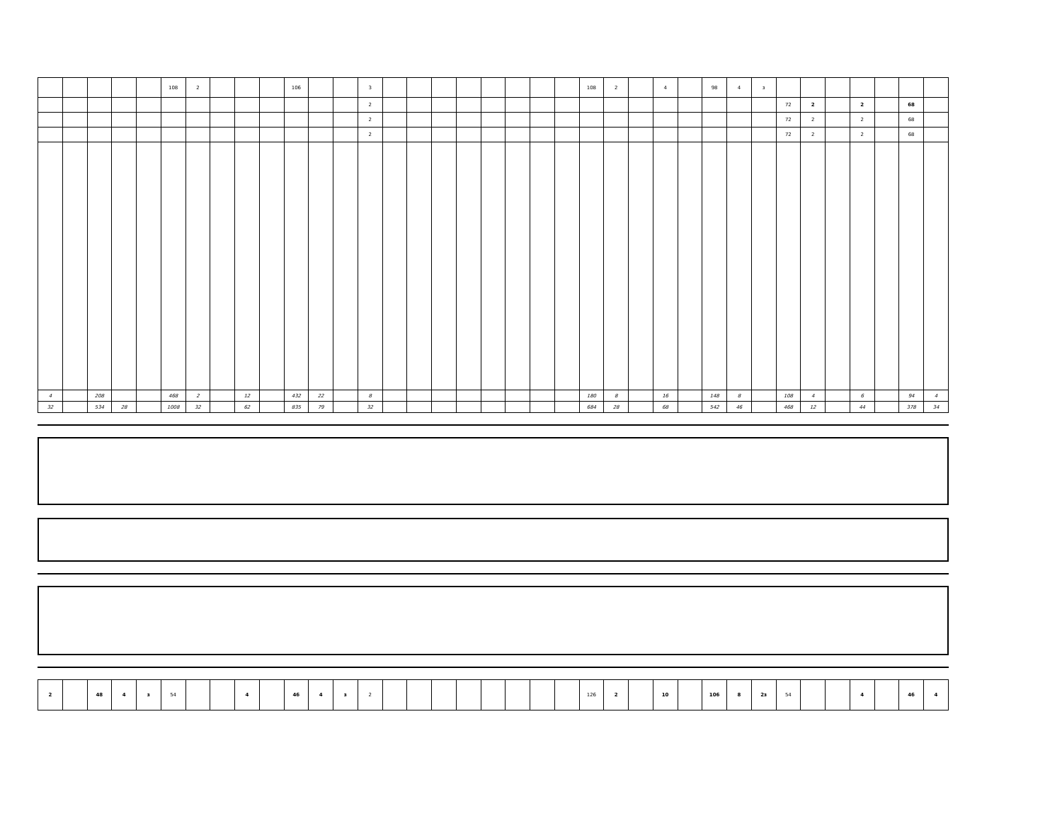| | | | | | 108 | 2 | | | | 106 | | | 3 | | | | | | | | | 108 | 2 | | 4 | | 98 | 4 | з | | | | | | | |
| | | | | | | | | | | | | | 2 | | | | | | | | | | | | | | | | | 72 | 2 | | 2 | | 68 | |
| | | | | | | | | | | | | | 2 | | | | | | | | | | | | | | | | | 72 | 2 | | 2 | | 68 | |
| | | | | | | | | | | | | | 2 | | | | | | | | | | | | | | | | | 72 | 2 | | 2 | | 68 | |
| 4 | | 208 | | | 468 | 2 | | 12 | | 432 | 22 | | 8 | | | | | | | | | 180 | 8 | | 16 | | 148 | 8 | | 108 | 4 | | 6 | | 94 | 4 |
| 32 | | 534 | 28 | | 1008 | 32 | | 62 | | 835 | 79 | | 32 | | | | | | | | | 684 | 28 | | 68 | | 542 | 46 | | 468 | 12 | | 44 | | 378 | 34 |
| 2 | | 48 | 4 | з | 54 | | | 4 | | 46 | 4 | з | 2 | | | | | | | | | 126 | 2 | | 10 | | 106 | 8 | 2з | 54 | | | 4 | | 46 | 4 |